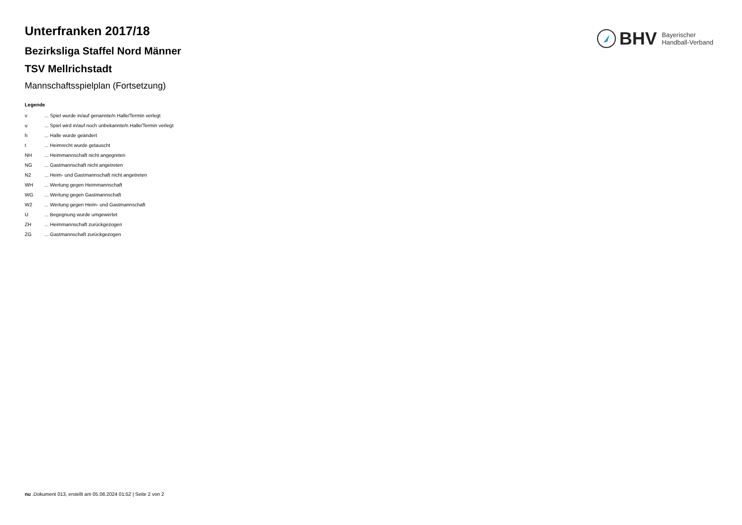BHV
Bayerischer
Handball-Verband
Unterfranken 2017/18
Bezirksliga Staffel Nord Männer
TSV Mellrichstadt
Mannschaftsspielplan (Fortsetzung)
Legende
| v | ... Spiel wurde in/auf genannte/n Halle/Termin verlegt |
| u | ... Spiel wird in/auf noch unbekannte/n Halle/Termin verlegt |
| h | ... Halle wurde geändert |
| t | ... Heimrecht wurde getauscht |
| NH | ... Heimmannschaft nicht angegreten |
| NG | ... Gastmannschaft nicht angetreten |
| N2 | ... Heim- und Gastmannschaft nicht angetreten |
| WH | ... Wertung gegen Heimmannschaft |
| WG | ... Wertung gegen Gastmannschaft |
| W2 | ... Wertung gegen Heim- und Gastmannschaft |
| U | ... Begegnung wurde umgewertet |
| ZH | ... Heimmannschaft zurückgezogen |
| ZG | ... Gastmannschaft zurückgezogen |
nu .Dokument 013, erstellt am 05.08.2024 01:52 | Seite 2 von 2